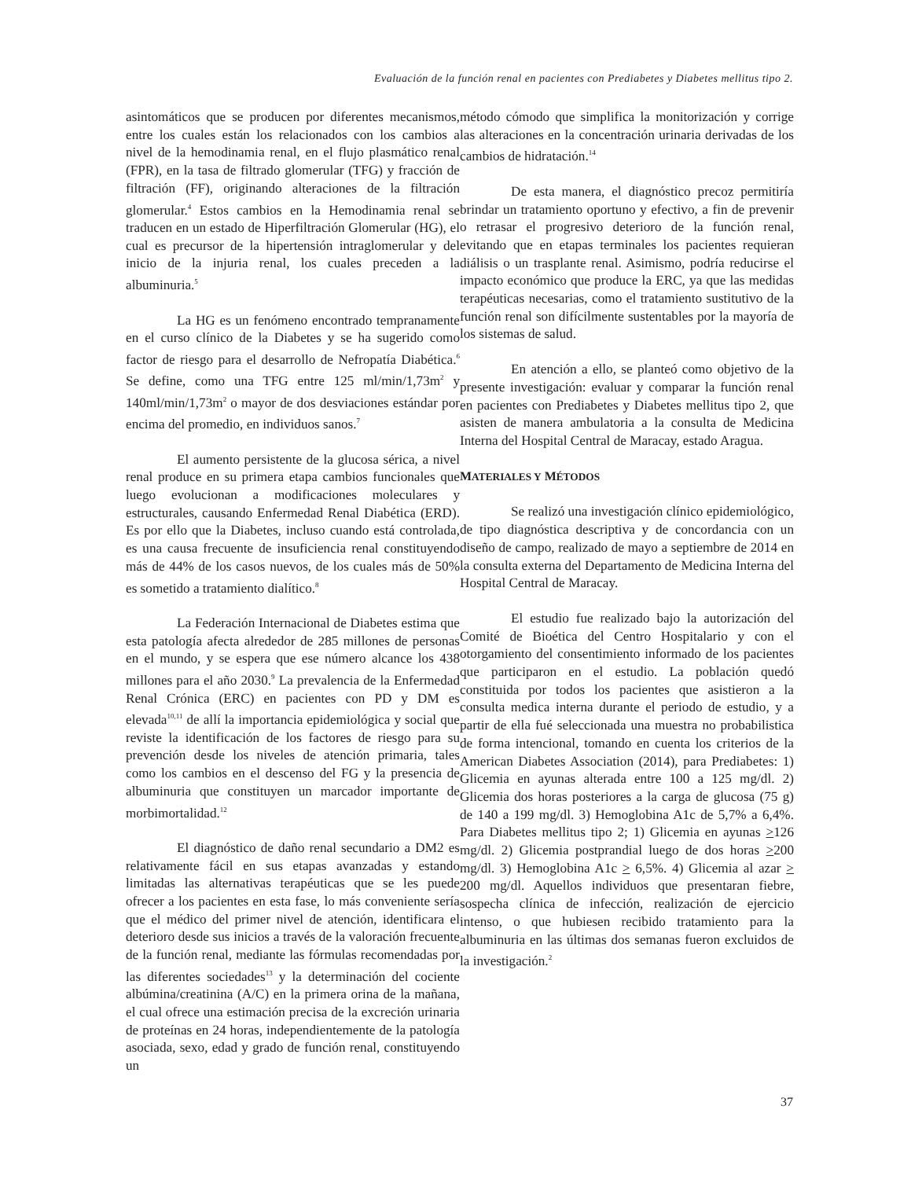Evaluación de la función renal en pacientes con Prediabetes y Diabetes mellitus tipo 2.
asintomáticos que se producen por diferentes mecanismos, entre los cuales están los relacionados con los cambios a nivel de la hemodinamia renal, en el flujo plasmático renal (FPR), en la tasa de filtrado glomerular (TFG) y fracción de filtración (FF), originando alteraciones de la filtración glomerular.<sup>4</sup> Estos cambios en la Hemodinamia renal se traducen en un estado de Hiperfiltración Glomerular (HG), el cual es precursor de la hipertensión intraglomerular y del inicio de la injuria renal, los cuales preceden a la albuminuria.<sup>5</sup>
La HG es un fenómeno encontrado tempranamente en el curso clínico de la Diabetes y se ha sugerido como factor de riesgo para el desarrollo de Nefropatía Diabética.<sup>6</sup> Se define, como una TFG entre 125 ml/min/1,73m<sup>2</sup> y 140ml/min/1,73m<sup>2</sup> o mayor de dos desviaciones estándar por encima del promedio, en individuos sanos.<sup>7</sup>
El aumento persistente de la glucosa sérica, a nivel renal produce en su primera etapa cambios funcionales que luego evolucionan a modificaciones moleculares y estructurales, causando Enfermedad Renal Diabética (ERD). Es por ello que la Diabetes, incluso cuando está controlada, es una causa frecuente de insuficiencia renal constituyendo más de 44% de los casos nuevos, de los cuales más de 50% es sometido a tratamiento dialítico.<sup>8</sup>
La Federación Internacional de Diabetes estima que esta patología afecta alrededor de 285 millones de personas en el mundo, y se espera que ese número alcance los 438 millones para el año 2030.<sup>9</sup> La prevalencia de la Enfermedad Renal Crónica (ERC) en pacientes con PD y DM es elevada<sup>10,11</sup> de allí la importancia epidemiológica y social que reviste la identificación de los factores de riesgo para su prevención desde los niveles de atención primaria, tales como los cambios en el descenso del FG y la presencia de albuminuria que constituyen un marcador importante de morbimortalidad.<sup>12</sup>
El diagnóstico de daño renal secundario a DM2 es relativamente fácil en sus etapas avanzadas y estando limitadas las alternativas terapéuticas que se les puede ofrecer a los pacientes en esta fase, lo más conveniente sería que el médico del primer nivel de atención, identificara el deterioro desde sus inicios a través de la valoración frecuente de la función renal, mediante las fórmulas recomendadas por las diferentes sociedades<sup>13</sup> y la determinación del cociente albúmina/creatinina (A/C) en la primera orina de la mañana, el cual ofrece una estimación precisa de la excreción urinaria de proteínas en 24 horas, independientemente de la patología asociada, sexo, edad y grado de función renal, constituyendo un
método cómodo que simplifica la monitorización y corrige las alteraciones en la concentración urinaria derivadas de los cambios de hidratación.<sup>14</sup>
De esta manera, el diagnóstico precoz permitiría brindar un tratamiento oportuno y efectivo, a fin de prevenir o retrasar el progresivo deterioro de la función renal, evitando que en etapas terminales los pacientes requieran diálisis o un trasplante renal. Asimismo, podría reducirse el impacto económico que produce la ERC, ya que las medidas terapéuticas necesarias, como el tratamiento sustitutivo de la función renal son difícilmente sustentables por la mayoría de los sistemas de salud.
En atención a ello, se planteó como objetivo de la presente investigación: evaluar y comparar la función renal en pacientes con Prediabetes y Diabetes mellitus tipo 2, que asisten de manera ambulatoria a la consulta de Medicina Interna del Hospital Central de Maracay, estado Aragua.
MATERIALES Y MÉTODOS
Se realizó una investigación clínico epidemiológico, de tipo diagnóstica descriptiva y de concordancia con un diseño de campo, realizado de mayo a septiembre de 2014 en la consulta externa del Departamento de Medicina Interna del Hospital Central de Maracay.
El estudio fue realizado bajo la autorización del Comité de Bioética del Centro Hospitalario y con el otorgamiento del consentimiento informado de los pacientes que participaron en el estudio. La población quedó constituida por todos los pacientes que asistieron a la consulta medica interna durante el periodo de estudio, y a partir de ella fué seleccionada una muestra no probabilistica de forma intencional, tomando en cuenta los criterios de la American Diabetes Association (2014), para Prediabetes: 1) Glicemia en ayunas alterada entre 100 a 125 mg/dl. 2) Glicemia dos horas posteriores a la carga de glucosa (75 g) de 140 a 199 mg/dl. 3) Hemoglobina A1c de 5,7% a 6,4%. Para Diabetes mellitus tipo 2; 1) Glicemia en ayunas >126 mg/dl. 2) Glicemia postprandial luego de dos horas >200 mg/dl. 3) Hemoglobina A1c > 6,5%. 4) Glicemia al azar > 200 mg/dl. Aquellos individuos que presentaran fiebre, sospecha clínica de infección, realización de ejercicio intenso, o que hubiesen recibido tratamiento para la albuminuria en las últimas dos semanas fueron excluidos de la investigación.<sup>2</sup>
37